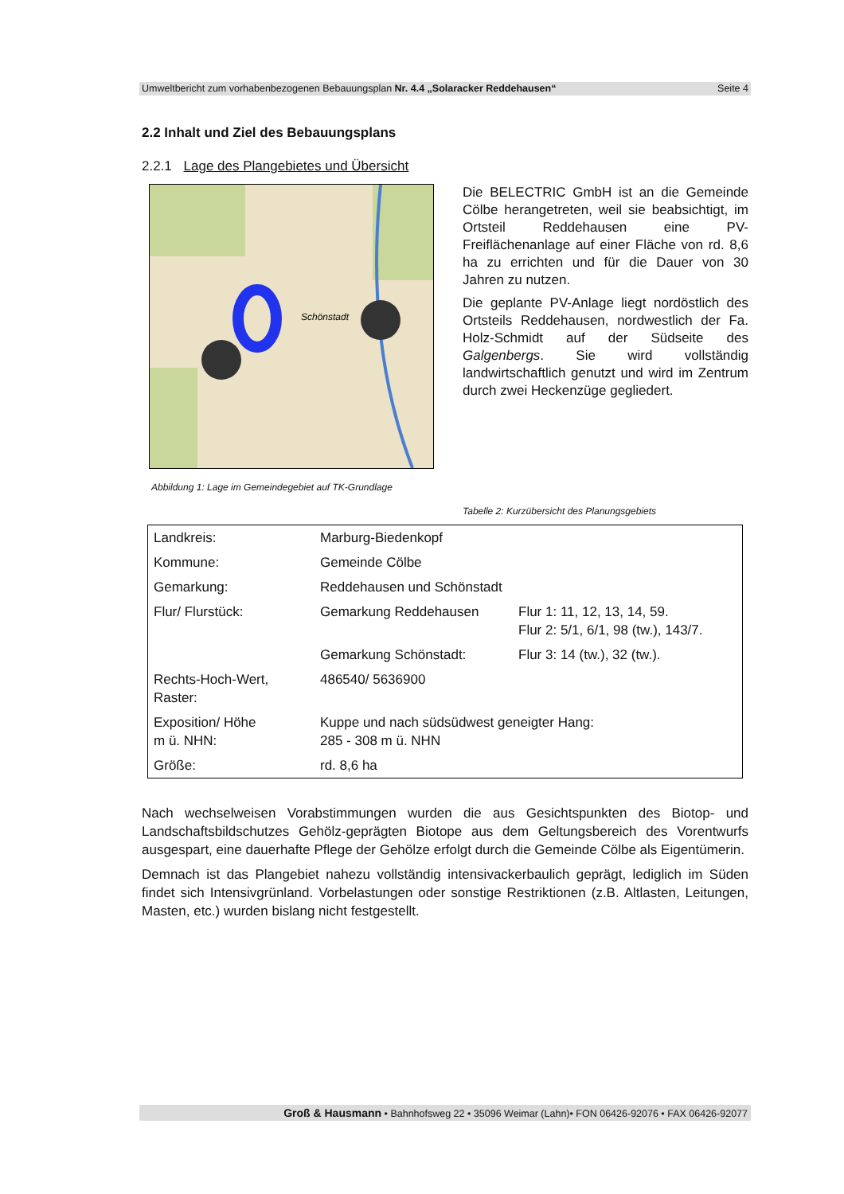Umweltbericht zum vorhabenbezogenen Bebauungsplan Nr. 4.4 „Solaracker Reddehausen“Seite 4
2.2 Inhalt und Ziel des Bebauungsplans
2.2.1 Lage des Plangebietes und Übersicht
Schönstadt
Die BELECTRIC GmbH ist an die Gemeinde Cölbe herangetreten, weil sie beabsichtigt, im Ortsteil Reddehausen eine PV-Freiflächenanlage auf einer Fläche von rd. 8,6 ha zu errichten und für die Dauer von 30 Jahren zu nutzen.
Die geplante PV-Anlage liegt nordöstlich des Ortsteils Reddehausen, nordwestlich der Fa. Holz-Schmidt auf der Südseite des Galgenbergs. Sie wird vollständig landwirtschaftlich genutzt und wird im Zentrum durch zwei Heckenzüge gegliedert.
Abbildung 1: Lage im Gemeindegebiet auf TK-Grundlage
Tabelle 2: Kurzübersicht des Planungsgebiets
| Landkreis: | Marburg-Biedenkopf | |
| Kommune: | Gemeinde Cölbe | |
| Gemarkung: | Reddehausen und Schönstadt | |
| Flur/ Flurstück: | Gemarkung Reddehausen | Flur 1: 11, 12, 13, 14, 59. Flur 2: 5/1, 6/1, 98 (tw.), 143/7. |
| | Gemarkung Schönstadt: | Flur 3: 14 (tw.), 32 (tw.). |
| Rechts-Hoch-Wert, Raster: | 486540/ 5636900 | |
| Exposition/ Höhe m ü. NHN: | Kuppe und nach südsüdwest geneigter Hang: 285 - 308 m ü. NHN | |
| Größe: | rd. 8,6 ha | |
Nach wechselweisen Vorabstimmungen wurden die aus Gesichtspunkten des Biotop- und Landschaftsbildschutzes Gehölz-geprägten Biotope aus dem Geltungsbereich des Vorentwurfs ausgespart, eine dauerhafte Pflege der Gehölze erfolgt durch die Gemeinde Cölbe als Eigentümerin.
Demnach ist das Plangebiet nahezu vollständig intensivackerbaulich geprägt, lediglich im Süden findet sich Intensivgrünland. Vorbelastungen oder sonstige Restriktionen (z.B. Altlasten, Leitungen, Masten, etc.) wurden bislang nicht festgestellt.
Groß & Hausmann • Bahnhofsweg 22 • 35096 Weimar (Lahn)• FON 06426-92076 • FAX 06426-92077